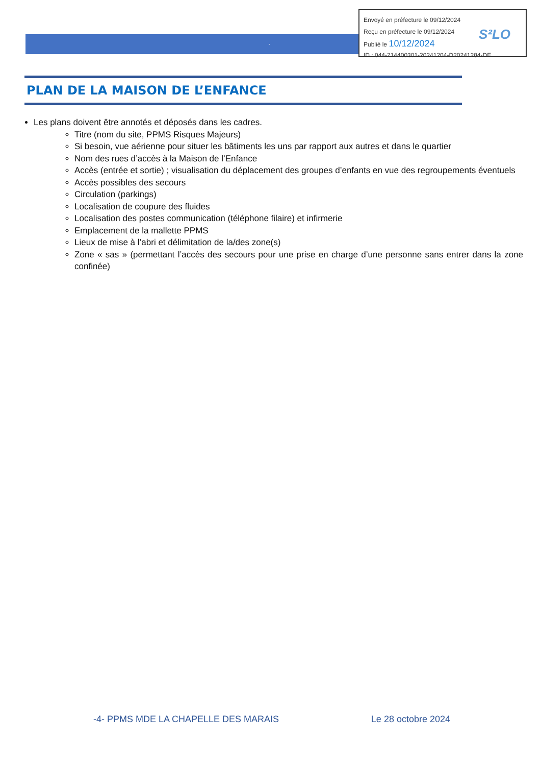-
Envoyé en préfecture le 09/12/2024
Reçu en préfecture le 09/12/2024
Publié le 10/12/2024
ID : 044-214400301-20241204-D20241284-DE
S²LO
PLAN DE LA MAISON DE L’ENFANCE
Les plans doivent être annotés et déposés dans les cadres.
Titre (nom du site, PPMS Risques Majeurs)
Si besoin, vue aérienne pour situer les bâtiments les uns par rapport aux autres et dans le quartier
Nom des rues d’accès à la Maison de l’Enfance
Accès (entrée et sortie) ; visualisation du déplacement des groupes d’enfants en vue des regroupements éventuels
Accès possibles des secours
Circulation (parkings)
Localisation de coupure des fluides
Localisation des postes communication (téléphone filaire) et infirmerie
Emplacement de la mallette PPMS
Lieux de mise à l’abri et délimitation de la/des zone(s)
Zone « sas » (permettant l’accès des secours pour une prise en charge d’une personne sans entrer dans la zone confinée)
-4- PPMS MDE LA CHAPELLE DES MARAIS Le 28 octobre 2024